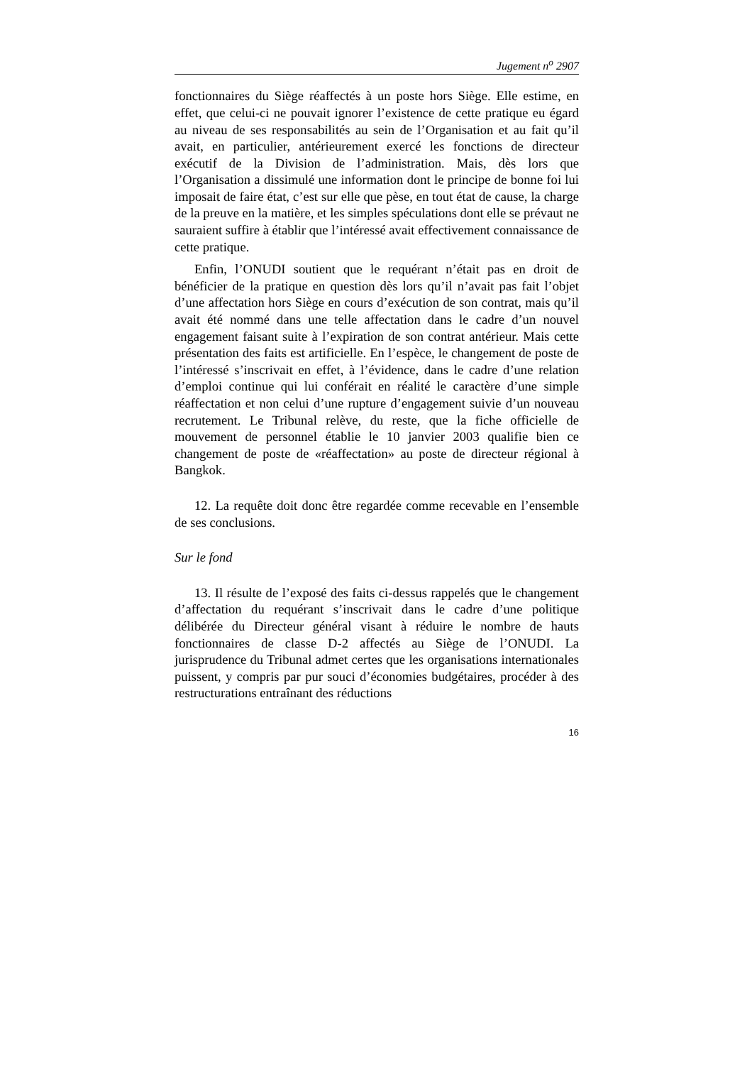Jugement n<sup>o</sup> 2907
fonctionnaires du Siège réaffectés à un poste hors Siège. Elle estime, en effet, que celui-ci ne pouvait ignorer l’existence de cette pratique eu égard au niveau de ses responsabilités au sein de l’Organisation et au fait qu’il avait, en particulier, antérieurement exercé les fonctions de directeur exécutif de la Division de l’administration. Mais, dès lors que l’Organisation a dissimulé une information dont le principe de bonne foi lui imposait de faire état, c’est sur elle que pèse, en tout état de cause, la charge de la preuve en la matière, et les simples spéculations dont elle se prévaut ne sauraient suffire à établir que l’intéressé avait effectivement connaissance de cette pratique.
Enfin, l’ONUDI soutient que le requérant n’était pas en droit de bénéficier de la pratique en question dès lors qu’il n’avait pas fait l’objet d’une affectation hors Siège en cours d’exécution de son contrat, mais qu’il avait été nommé dans une telle affectation dans le cadre d’un nouvel engagement faisant suite à l’expiration de son contrat antérieur. Mais cette présentation des faits est artificielle. En l’espèce, le changement de poste de l’intéressé s’inscrivait en effet, à l’évidence, dans le cadre d’une relation d’emploi continue qui lui conférait en réalité le caractère d’une simple réaffectation et non celui d’une rupture d’engagement suivie d’un nouveau recrutement. Le Tribunal relève, du reste, que la fiche officielle de mouvement de personnel établie le 10 janvier 2003 qualifie bien ce changement de poste de «réaffectation» au poste de directeur régional à Bangkok.
12. La requête doit donc être regardée comme recevable en l’ensemble de ses conclusions.
Sur le fond
13. Il résulte de l’exposé des faits ci-dessus rappelés que le changement d’affectation du requérant s’inscrivait dans le cadre d’une politique délibérée du Directeur général visant à réduire le nombre de hauts fonctionnaires de classe D-2 affectés au Siège de l’ONUDI. La jurisprudence du Tribunal admet certes que les organisations internationales puissent, y compris par pur souci d’économies budgétaires, procéder à des restructurations entraînant des réductions
16